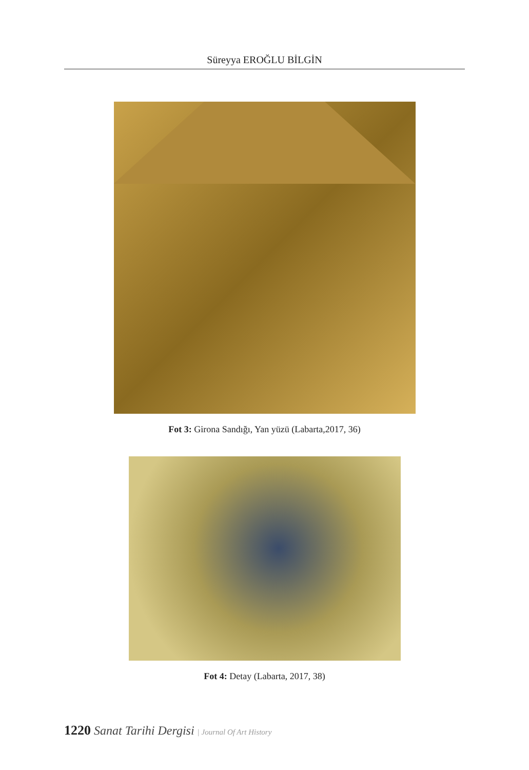Süreyya EROĞLU BİLGİN
Fot 3: Girona Sandığı, Yan yüzü (Labarta,2017, 36)
Fot 4: Detay (Labarta, 2017, 38)
1220 Sanat Tarihi Dergisi | Journal Of Art History